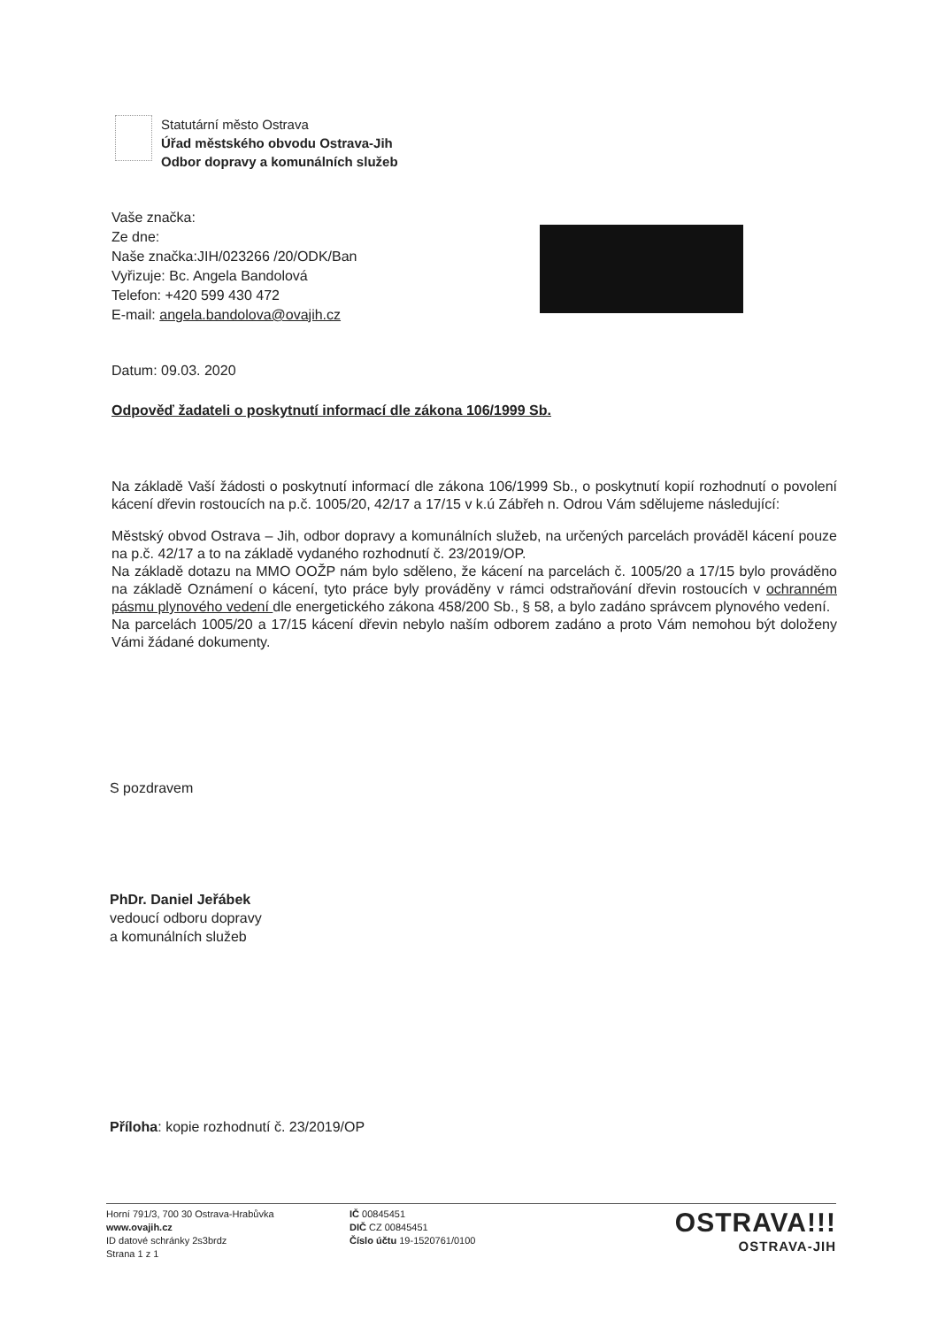Statutární město Ostrava
Úřad městského obvodu Ostrava-Jih
Odbor dopravy a komunálních služeb
Vaše značka:
Ze dne:
Naše značka:JIH/023266 /20/ODK/Ban
Vyřizuje: Bc. Angela Bandolová
Telefon: +420 599 430 472
E-mail: angela.bandolova@ovajih.cz
Datum: 09.03. 2020
Odpověď žadateli o poskytnutí informací dle zákona 106/1999 Sb.
Na základě Vaší žádosti o poskytnutí informací dle zákona 106/1999 Sb., o poskytnutí kopií rozhodnutí o povolení kácení dřevin rostoucích na p.č. 1005/20, 42/17 a 17/15 v k.ú Zábřeh n. Odrou Vám sdělujeme následující:
Městský obvod Ostrava – Jih, odbor dopravy a komunálních služeb, na určených parcelách prováděl kácení pouze na p.č. 42/17 a to na základě vydaného rozhodnutí č. 23/2019/OP.
Na základě dotazu na MMO OOŽP nám bylo sděleno, že kácení na parcelách č. 1005/20 a 17/15 bylo prováděno na základě Oznámení o kácení, tyto práce byly prováděny v rámci odstraňování dřevin rostoucích v ochranném pásmu plynového vedení dle energetického zákona 458/200 Sb., § 58, a bylo zadáno správcem plynového vedení.
Na parcelách 1005/20 a 17/15 kácení dřevin nebylo naším odborem zadáno a proto Vám nemohou být doloženy Vámi žádané dokumenty.
S pozdravem
PhDr. Daniel Jeřábek
vedoucí odboru dopravy
a komunálních služeb
Příloha: kopie rozhodnutí č. 23/2019/OP
Horní 791/3, 700 30 Ostrava-Hrabůvka
www.ovajih.cz
ID datové schránky 2s3brdz
Strana 1 z 1
IČ 00845451
DIČ CZ 00845451
Číslo účtu 19-1520761/0100
OSTRAVA!!!
OSTRAVA-JIH